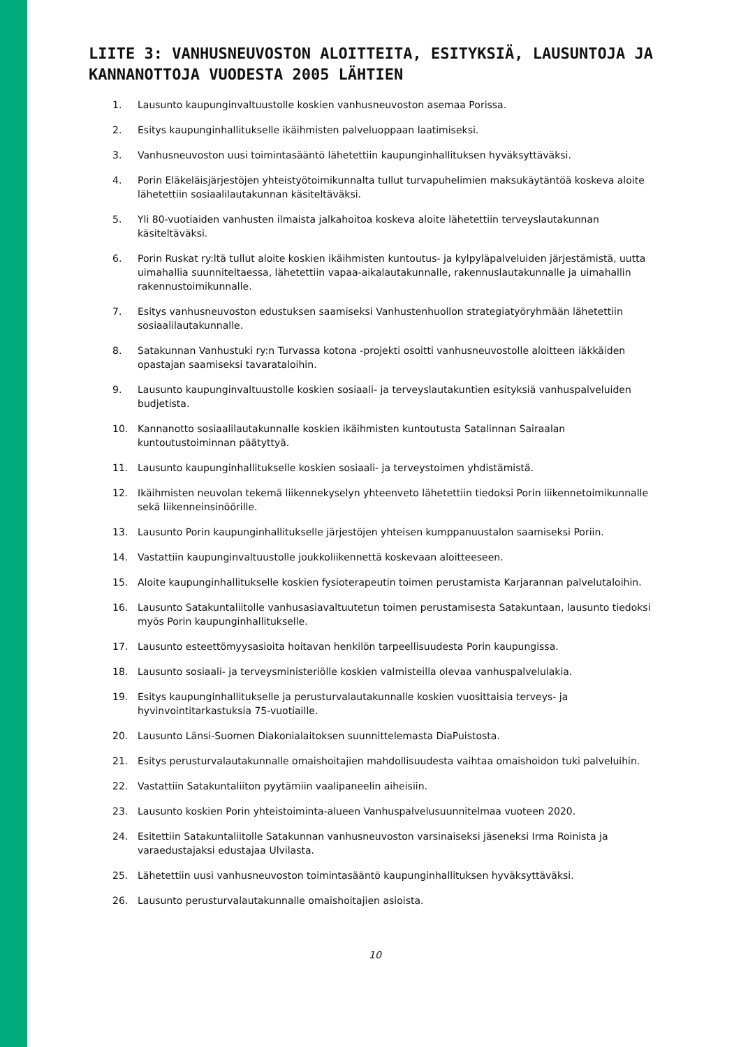LIITE 3: VANHUSNEUVOSTON ALOITTEITA, ESITYKSIÄ, LAUSUNTOJA JA KANNANOTTOJA VUODESTA 2005 LÄHTIEN
1. Lausunto kaupunginvaltuustolle koskien vanhusneuvoston asemaa Porissa.
2. Esitys kaupunginhallitukselle ikäihmisten palveluoppaan laatimiseksi.
3. Vanhusneuvoston uusi toimintasääntö lähetettiin kaupunginhallituksen hyväksyttäväksi.
4. Porin Eläkeläisjärjestöjen yhteistyötoimikunnalta tullut turvapuhelimien maksukäytäntöä koskeva aloite lähetettiin sosiaalilautakunnan käsiteltäväksi.
5. Yli 80-vuotiaiden vanhusten ilmaista jalkahoitoa koskeva aloite lähetettiin terveyslautakunnan käsiteltäväksi.
6. Porin Ruskat ry:ltä tullut aloite koskien ikäihmisten kuntoutus- ja kylpyläpalveluiden järjestämistä, uutta uimahallia suunniteltaessa, lähetettiin vapaa-aikalautakunnalle, rakennuslautakunnalle ja uimahallin rakennustoimikunnalle.
7. Esitys vanhusneuvoston edustuksen saamiseksi Vanhustenhuollon strategiatyöryhmään lähetettiin sosiaalilautakunnalle.
8. Satakunnan Vanhustuki ry:n Turvassa kotona -projekti osoitti vanhusneuvostolle aloitteen iäkkäiden opastajan saamiseksi tavarataloihin.
9. Lausunto kaupunginvaltuustolle koskien sosiaali- ja terveyslautakuntien esityksiä vanhuspalveluiden budjetista.
10. Kannanotto sosiaalilautakunnalle koskien ikäihmisten kuntoutusta Satalinnan Sairaalan kuntoutustoiminnan päätyttyä.
11. Lausunto kaupunginhallitukselle koskien sosiaali- ja terveystoimen yhdistämistä.
12. Ikäihmisten neuvolan tekemä liikennekyselyn yhteenveto lähetettiin tiedoksi Porin liikennetoimikunnalle sekä liikenneinsinöörille.
13. Lausunto Porin kaupunginhallitukselle järjestöjen yhteisen kumppanuustalon saamiseksi Poriin.
14. Vastattiin kaupunginvaltuustolle joukkoliikennettä koskevaan aloitteeseen.
15. Aloite kaupunginhallitukselle koskien fysioterapeutin toimen perustamista Karjarannan palvelutaloihin.
16. Lausunto Satakuntaliitolle vanhusasiavaltuutetun toimen perustamisesta Satakuntaan, lausunto tiedoksi myös Porin kaupunginhallitukselle.
17. Lausunto esteettömyysasioita hoitavan henkilön tarpeellisuudesta Porin kaupungissa.
18. Lausunto sosiaali- ja terveysministeriölle koskien valmisteilla olevaa vanhuspalvelulakia.
19. Esitys kaupunginhallitukselle ja perusturvalautakunnalle koskien vuosittaisia terveys- ja hyvinvointitarkastuksia 75-vuotiaille.
20. Lausunto Länsi-Suomen Diakonialaitoksen suunnittelemasta DiaPuistosta.
21. Esitys perusturvalautakunnalle omaishoitajien mahdollisuudesta vaihtaa omaishoidon tuki palveluihin.
22. Vastattiin Satakuntaliiton pyytämiin vaalipaneelin aiheisiin.
23. Lausunto koskien Porin yhteistoiminta-alueen Vanhuspalvelusuunnitelmaa vuoteen 2020.
24. Esitettiin Satakuntaliitolle Satakunnan vanhusneuvoston varsinaiseksi jäseneksi Irma Roinista ja varaedustajaksi edustajaa Ulvilasta.
25. Lähetettiin uusi vanhusneuvoston toimintasääntö kaupunginhallituksen hyväksyttäväksi.
26. Lausunto perusturvalautakunnalle omaishoitajien asioista.
10